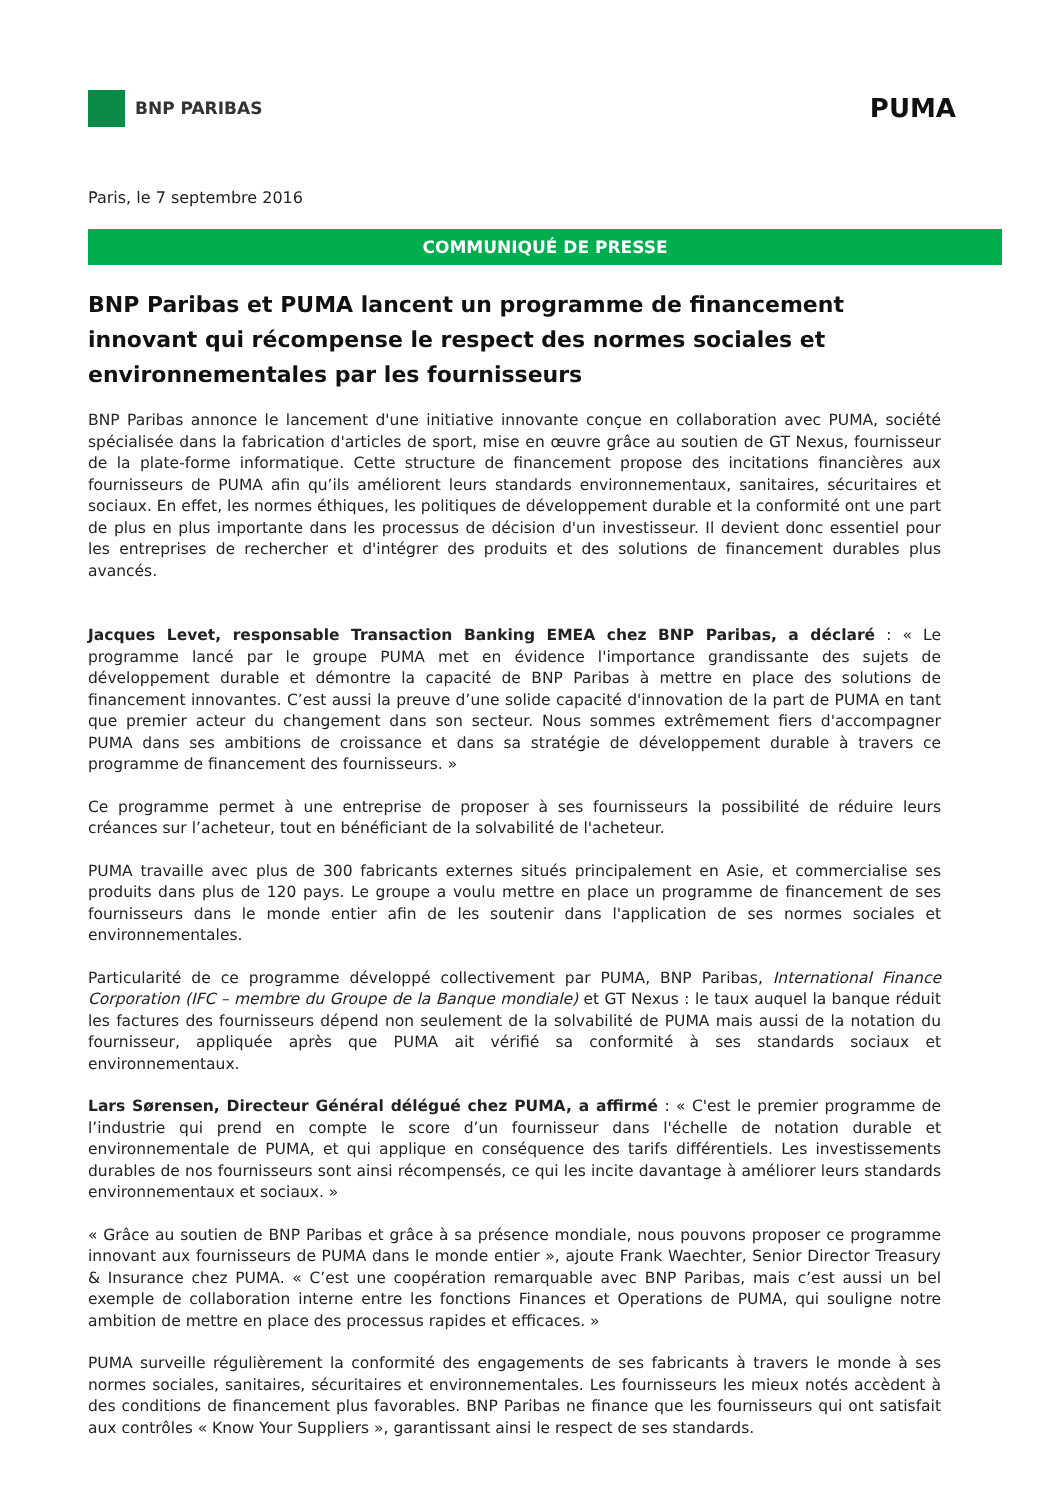BNP PARIBAS
PUMA
Paris, le 7 septembre 2016
COMMUNIQUÉ DE PRESSE
BNP Paribas et PUMA lancent un programme de financement innovant qui récompense le respect des normes sociales et environnementales par les fournisseurs
BNP Paribas annonce le lancement d'une initiative innovante conçue en collaboration avec PUMA, société spécialisée dans la fabrication d'articles de sport, mise en œuvre grâce au soutien de GT Nexus, fournisseur de la plate-forme informatique. Cette structure de financement propose des incitations financières aux fournisseurs de PUMA afin qu’ils améliorent leurs standards environnementaux, sanitaires, sécuritaires et sociaux. En effet, les normes éthiques, les politiques de développement durable et la conformité ont une part de plus en plus importante dans les processus de décision d'un investisseur. Il devient donc essentiel pour les entreprises de rechercher et d'intégrer des produits et des solutions de financement durables plus avancés.
Jacques Levet, responsable Transaction Banking EMEA chez BNP Paribas, a déclaré : « Le programme lancé par le groupe PUMA met en évidence l'importance grandissante des sujets de développement durable et démontre la capacité de BNP Paribas à mettre en place des solutions de financement innovantes. C’est aussi la preuve d’une solide capacité d'innovation de la part de PUMA en tant que premier acteur du changement dans son secteur. Nous sommes extrêmement fiers d'accompagner PUMA dans ses ambitions de croissance et dans sa stratégie de développement durable à travers ce programme de financement des fournisseurs. »
Ce programme permet à une entreprise de proposer à ses fournisseurs la possibilité de réduire leurs créances sur l’acheteur, tout en bénéficiant de la solvabilité de l'acheteur.
PUMA travaille avec plus de 300 fabricants externes situés principalement en Asie, et commercialise ses produits dans plus de 120 pays. Le groupe a voulu mettre en place un programme de financement de ses fournisseurs dans le monde entier afin de les soutenir dans l'application de ses normes sociales et environnementales.
Particularité de ce programme développé collectivement par PUMA, BNP Paribas, International Finance Corporation (IFC – membre du Groupe de la Banque mondiale) et GT Nexus : le taux auquel la banque réduit les factures des fournisseurs dépend non seulement de la solvabilité de PUMA mais aussi de la notation du fournisseur, appliquée après que PUMA ait vérifié sa conformité à ses standards sociaux et environnementaux.
Lars Sørensen, Directeur Général délégué chez PUMA, a affirmé : « C'est le premier programme de l’industrie qui prend en compte le score d’un fournisseur dans l'échelle de notation durable et environnementale de PUMA, et qui applique en conséquence des tarifs différentiels. Les investissements durables de nos fournisseurs sont ainsi récompensés, ce qui les incite davantage à améliorer leurs standards environnementaux et sociaux. »
« Grâce au soutien de BNP Paribas et grâce à sa présence mondiale, nous pouvons proposer ce programme innovant aux fournisseurs de PUMA dans le monde entier », ajoute Frank Waechter, Senior Director Treasury & Insurance chez PUMA. « C’est une coopération remarquable avec BNP Paribas, mais c’est aussi un bel exemple de collaboration interne entre les fonctions Finances et Operations de PUMA, qui souligne notre ambition de mettre en place des processus rapides et efficaces. »
PUMA surveille régulièrement la conformité des engagements de ses fabricants à travers le monde à ses normes sociales, sanitaires, sécuritaires et environnementales. Les fournisseurs les mieux notés accèdent à des conditions de financement plus favorables. BNP Paribas ne finance que les fournisseurs qui ont satisfait aux contrôles « Know Your Suppliers », garantissant ainsi le respect de ses standards.